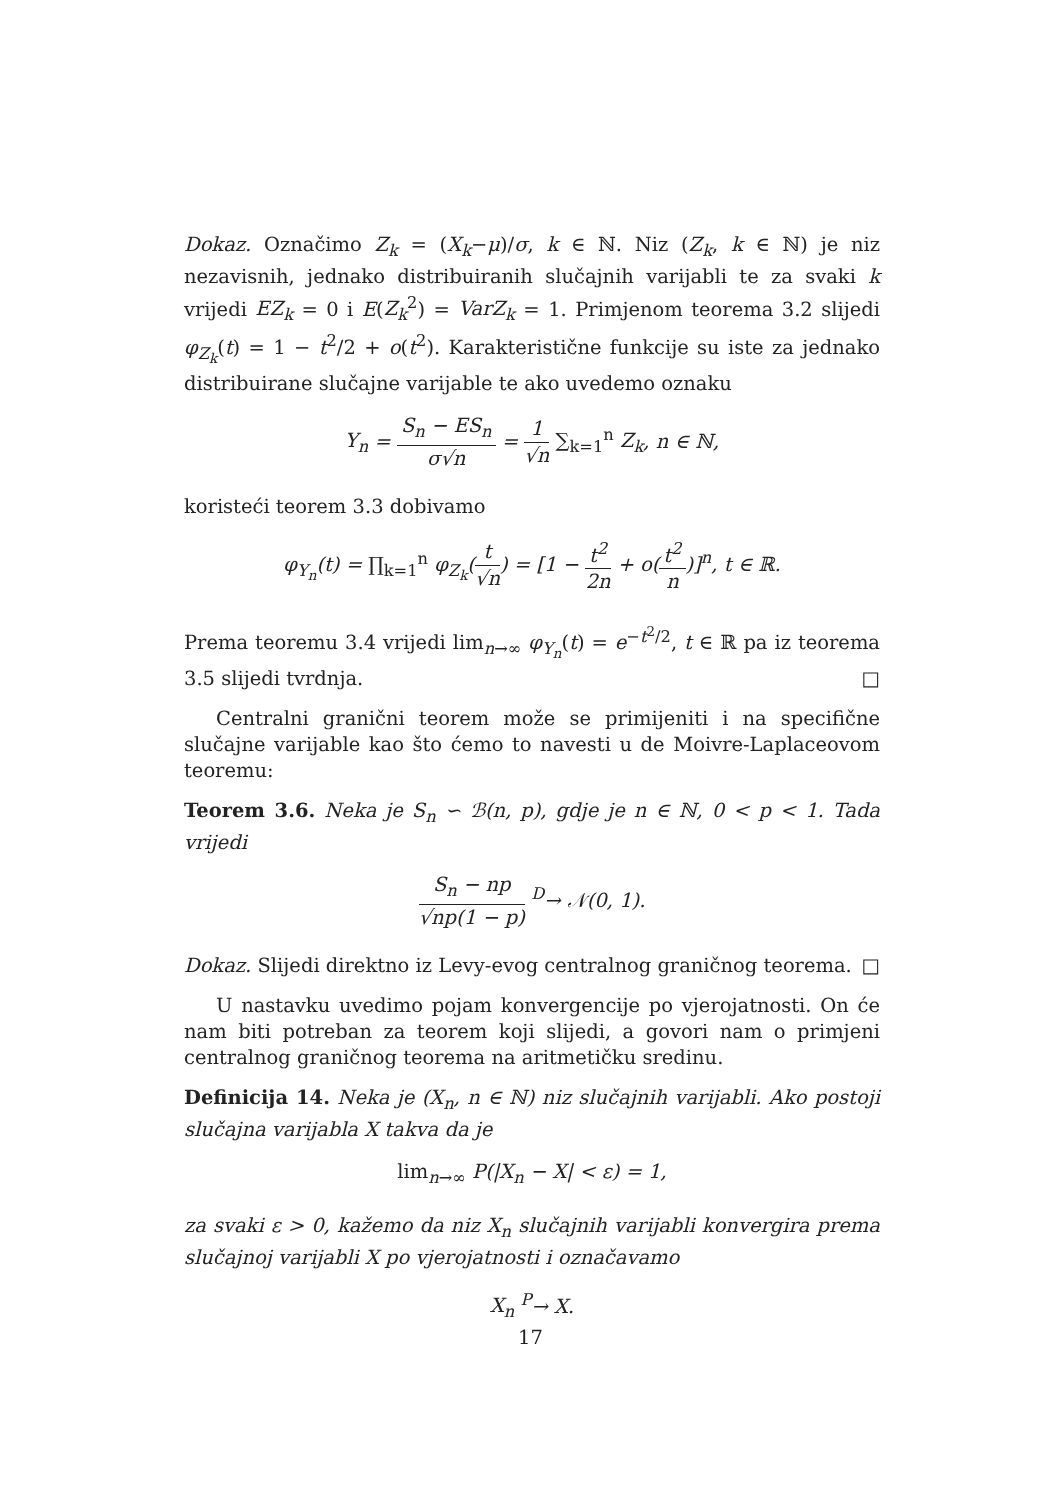Dokaz. Označimo Z<sub>k</sub> = (X<sub>k</sub>−μ)/σ, k ∈ ℕ. Niz (Z<sub>k</sub>, k ∈ ℕ) je niz nezavisnih, jednako distribuiranih slučajnih varijabli te za svaki k vrijedi EZ<sub>k</sub> = 0 i E(Z<sub>k</sub><sup>2</sup>) = VarZ<sub>k</sub> = 1. Primjenom teorema 3.2 slijedi φ<sub>Z<sub>k</sub></sub>(t) = 1 − t<sup>2</sup>/2 + o(t<sup>2</sup>). Karakteristične funkcije su iste za jednako distribuirane slučajne varijable te ako uvedemo oznaku
Y<sub>n</sub> = S<sub>n</sub> − ES<sub>n</sub> σ√n = 1 √n ∑<sub>k=1</sub><sup>n</sup> Z<sub>k</sub>, n ∈ ℕ,
koristeći teorem 3.3 dobivamo
φ<sub>Y<sub>n</sub></sub>(t) = ∏<sub>k=1</sub><sup>n</sup> φ<sub>Z<sub>k</sub></sub>(t √n) = [1 − t<sup>2</sup> 2n + o(t<sup>2</sup> n)]<sup>n</sup>, t ∈ ℝ.
Prema teoremu 3.4 vrijedi lim<sub>n→∞</sub> φ<sub>Y<sub>n</sub></sub>(t) = e<sup>−t<sup>2</sup>/2</sup>, t ∈ ℝ pa iz teorema 3.5 slijedi tvrdnja. □
Centralni granični teorem može se primijeniti i na specifične slučajne varijable kao što ćemo to navesti u de Moivre-Laplaceovom teoremu:
Teorem 3.6. Neka je S<sub>n</sub> ∽ ℬ(n, p), gdje je n ∈ ℕ, 0 < p < 1. Tada vrijedi
S<sub>n</sub> − np √np(1 − p) <sup>D</sup>→ 𝒩(0, 1).
Dokaz. Slijedi direktno iz Levy-evog centralnog graničnog teorema. □
U nastavku uvedimo pojam konvergencije po vjerojatnosti. On će nam biti potreban za teorem koji slijedi, a govori nam o primjeni centralnog graničnog teorema na aritmetičku sredinu.
Definicija 14. Neka je (X<sub>n</sub>, n ∈ ℕ) niz slučajnih varijabli. Ako postoji slučajna varijabla X takva da je
lim<sub>n→∞</sub> P(|X<sub>n</sub> − X| < ε) = 1,
za svaki ε > 0, kažemo da niz X<sub>n</sub> slučajnih varijabli konvergira prema slučajnoj varijabli X po vjerojatnosti i označavamo
X<sub>n</sub> <sup>P</sup>→ X.
17